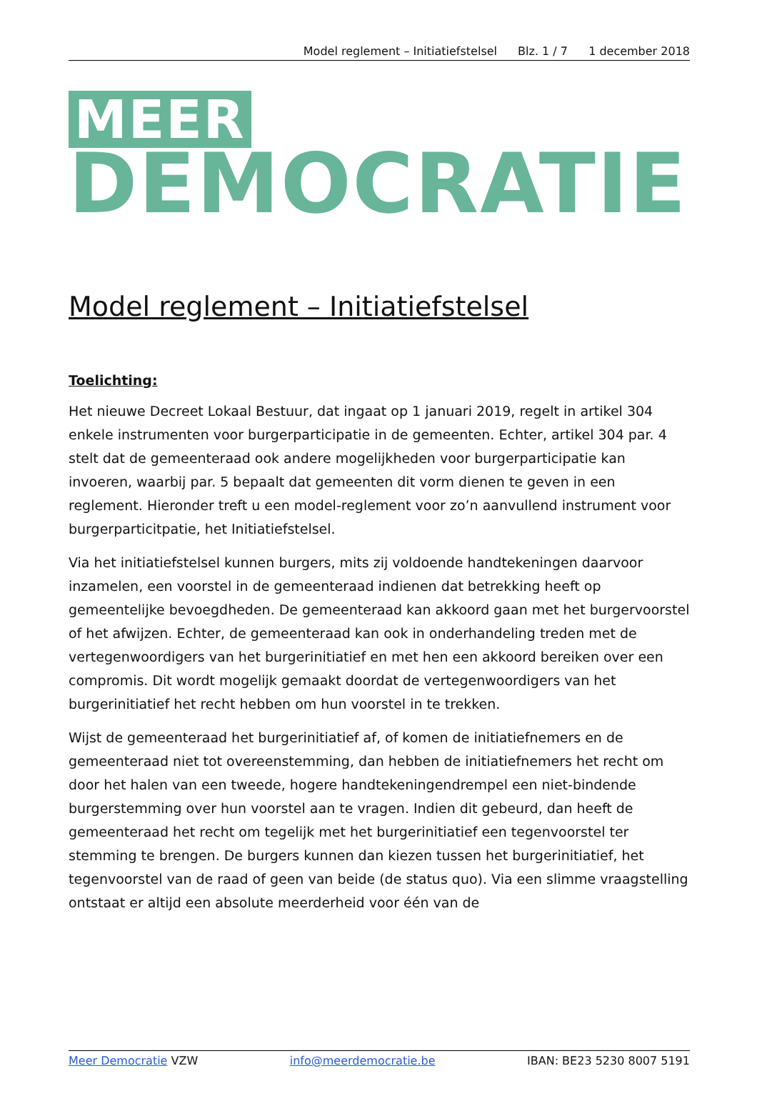Model reglement – Initiatiefstelsel Blz. 1 / 7 1 december 2018
MEER
DEMOCRATIE
Model reglement – Initiatiefstelsel
Toelichting:
Het nieuwe Decreet Lokaal Bestuur, dat ingaat op 1 januari 2019, regelt in artikel 304 enkele instrumenten voor burgerparticipatie in de gemeenten. Echter, artikel 304 par. 4 stelt dat de gemeenteraad ook andere mogelijkheden voor burgerparticipatie kan invoeren, waarbij par. 5 bepaalt dat gemeenten dit vorm dienen te geven in een reglement. Hieronder treft u een model-reglement voor zo’n aanvullend instrument voor burgerparticitpatie, het Initiatiefstelsel.
Via het initiatiefstelsel kunnen burgers, mits zij voldoende handtekeningen daarvoor inzamelen, een voorstel in de gemeenteraad indienen dat betrekking heeft op gemeentelijke bevoegdheden. De gemeenteraad kan akkoord gaan met het burgervoorstel of het afwijzen. Echter, de gemeenteraad kan ook in onderhandeling treden met de vertegenwoordigers van het burgerinitiatief en met hen een akkoord bereiken over een compromis. Dit wordt mogelijk gemaakt doordat de vertegenwoordigers van het burgerinitiatief het recht hebben om hun voorstel in te trekken.
Wijst de gemeenteraad het burgerinitiatief af, of komen de initiatiefnemers en de gemeenteraad niet tot overeenstemming, dan hebben de initiatiefnemers het recht om door het halen van een tweede, hogere handtekeningendrempel een niet-bindende burgerstemming over hun voorstel aan te vragen. Indien dit gebeurd, dan heeft de gemeenteraad het recht om tegelijk met het burgerinitiatief een tegenvoorstel ter stemming te brengen. De burgers kunnen dan kiezen tussen het burgerinitiatief, het tegenvoorstel van de raad of geen van beide (de status quo). Via een slimme vraagstelling ontstaat er altijd een absolute meerderheid voor één van de
Meer Democratie VZW info@meerdemocratie.be IBAN: BE23 5230 8007 5191